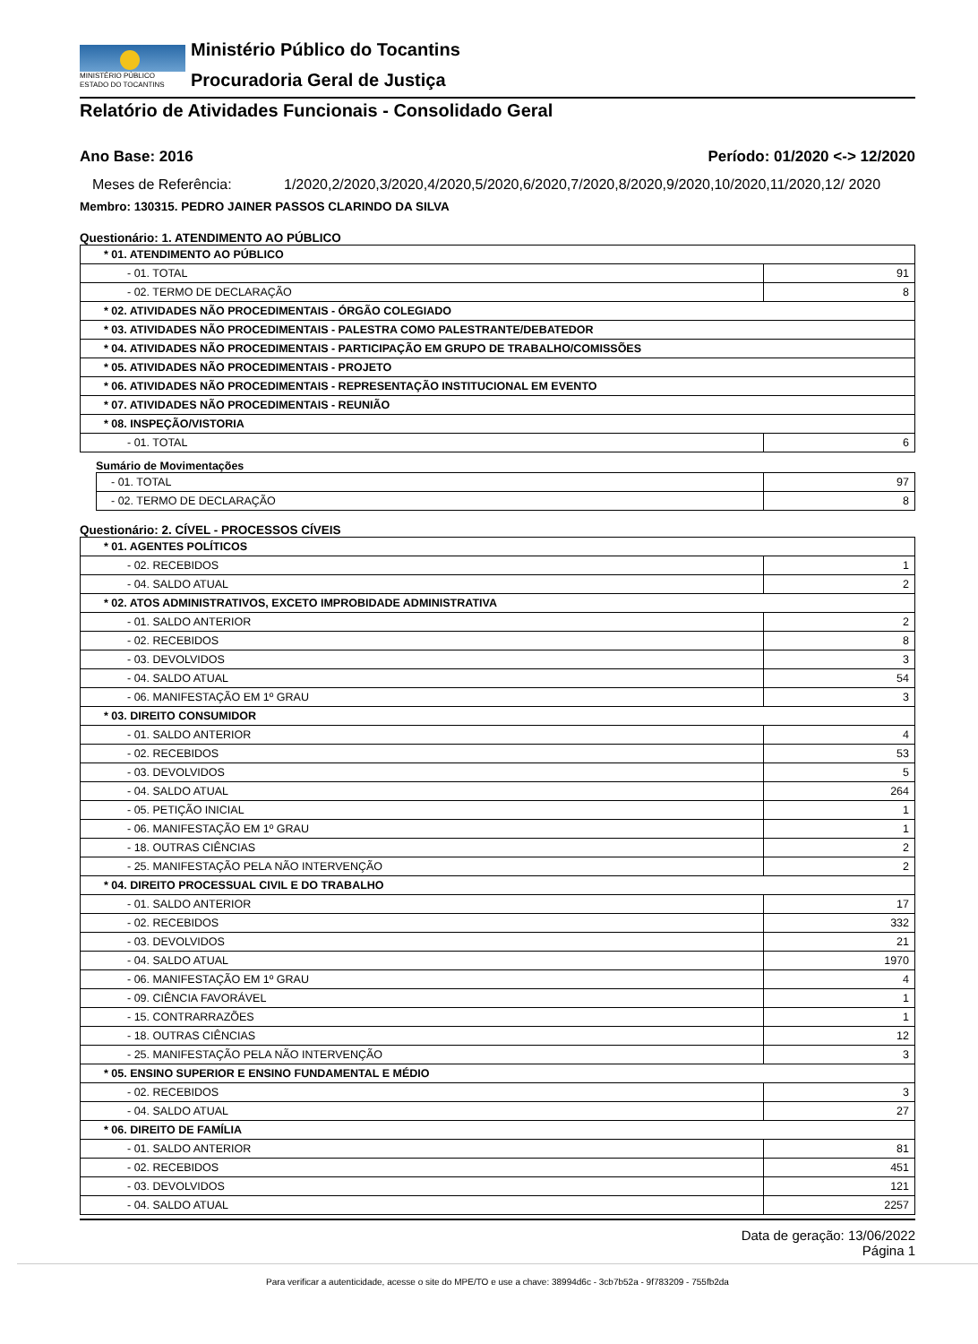MINISTÉRIO PÚBLICO
ESTADO DO TOCANTINS
Ministério Público do Tocantins
Procuradoria Geral de Justiça
Relatório de Atividades Funcionais - Consolidado Geral
Ano Base: 2016 Período: 01/2020 <-> 12/2020
Meses de Referência: 1/2020,2/2020,3/2020,4/2020,5/2020,6/2020,7/2020,8/2020,9/2020,10/2020,11/2020,12/ 2020
Membro: 130315. PEDRO JAINER PASSOS CLARINDO DA SILVA
Questionário: 1. ATENDIMENTO AO PÚBLICO
| * 01. ATENDIMENTO AO PÚBLICO | |
| - 01. TOTAL | 91 |
| - 02. TERMO DE DECLARAÇÃO | 8 |
| * 02. ATIVIDADES NÃO PROCEDIMENTAIS - ÓRGÃO COLEGIADO | |
| * 03. ATIVIDADES NÃO PROCEDIMENTAIS - PALESTRA COMO PALESTRANTE/DEBATEDOR | |
| * 04. ATIVIDADES NÃO PROCEDIMENTAIS - PARTICIPAÇÃO EM GRUPO DE TRABALHO/COMISSÕES | |
| * 05. ATIVIDADES NÃO PROCEDIMENTAIS - PROJETO | |
| * 06. ATIVIDADES NÃO PROCEDIMENTAIS - REPRESENTAÇÃO INSTITUCIONAL EM EVENTO | |
| * 07. ATIVIDADES NÃO PROCEDIMENTAIS - REUNIÃO | |
| * 08. INSPEÇÃO/VISTORIA | |
| - 01. TOTAL | 6 |
Sumário de Movimentações
| - 01. TOTAL | 97 |
| - 02. TERMO DE DECLARAÇÃO | 8 |
Questionário: 2. CÍVEL - PROCESSOS CÍVEIS
| * 01. AGENTES POLÍTICOS | |
| - 02. RECEBIDOS | 1 |
| - 04. SALDO ATUAL | 2 |
| * 02. ATOS ADMINISTRATIVOS, EXCETO IMPROBIDADE ADMINISTRATIVA | |
| - 01. SALDO ANTERIOR | 2 |
| - 02. RECEBIDOS | 8 |
| - 03. DEVOLVIDOS | 3 |
| - 04. SALDO ATUAL | 54 |
| - 06. MANIFESTAÇÃO EM 1º GRAU | 3 |
| * 03. DIREITO CONSUMIDOR | |
| - 01. SALDO ANTERIOR | 4 |
| - 02. RECEBIDOS | 53 |
| - 03. DEVOLVIDOS | 5 |
| - 04. SALDO ATUAL | 264 |
| - 05. PETIÇÃO INICIAL | 1 |
| - 06. MANIFESTAÇÃO EM 1º GRAU | 1 |
| - 18. OUTRAS CIÊNCIAS | 2 |
| - 25. MANIFESTAÇÃO PELA NÃO INTERVENÇÃO | 2 |
| * 04. DIREITO PROCESSUAL CIVIL E DO TRABALHO | |
| - 01. SALDO ANTERIOR | 17 |
| - 02. RECEBIDOS | 332 |
| - 03. DEVOLVIDOS | 21 |
| - 04. SALDO ATUAL | 1970 |
| - 06. MANIFESTAÇÃO EM 1º GRAU | 4 |
| - 09. CIÊNCIA FAVORÁVEL | 1 |
| - 15. CONTRARRAZÕES | 1 |
| - 18. OUTRAS CIÊNCIAS | 12 |
| - 25. MANIFESTAÇÃO PELA NÃO INTERVENÇÃO | 3 |
| * 05. ENSINO SUPERIOR E ENSINO FUNDAMENTAL E MÉDIO | |
| - 02. RECEBIDOS | 3 |
| - 04. SALDO ATUAL | 27 |
| * 06. DIREITO DE FAMÍLIA | |
| - 01. SALDO ANTERIOR | 81 |
| - 02. RECEBIDOS | 451 |
| - 03. DEVOLVIDOS | 121 |
| - 04. SALDO ATUAL | 2257 |
Data de geração: 13/06/2022
Página 1
Para verificar a autenticidade, acesse o site do MPE/TO e use a chave: 38994d6c - 3cb7b52a - 9f783209 - 755fb2da